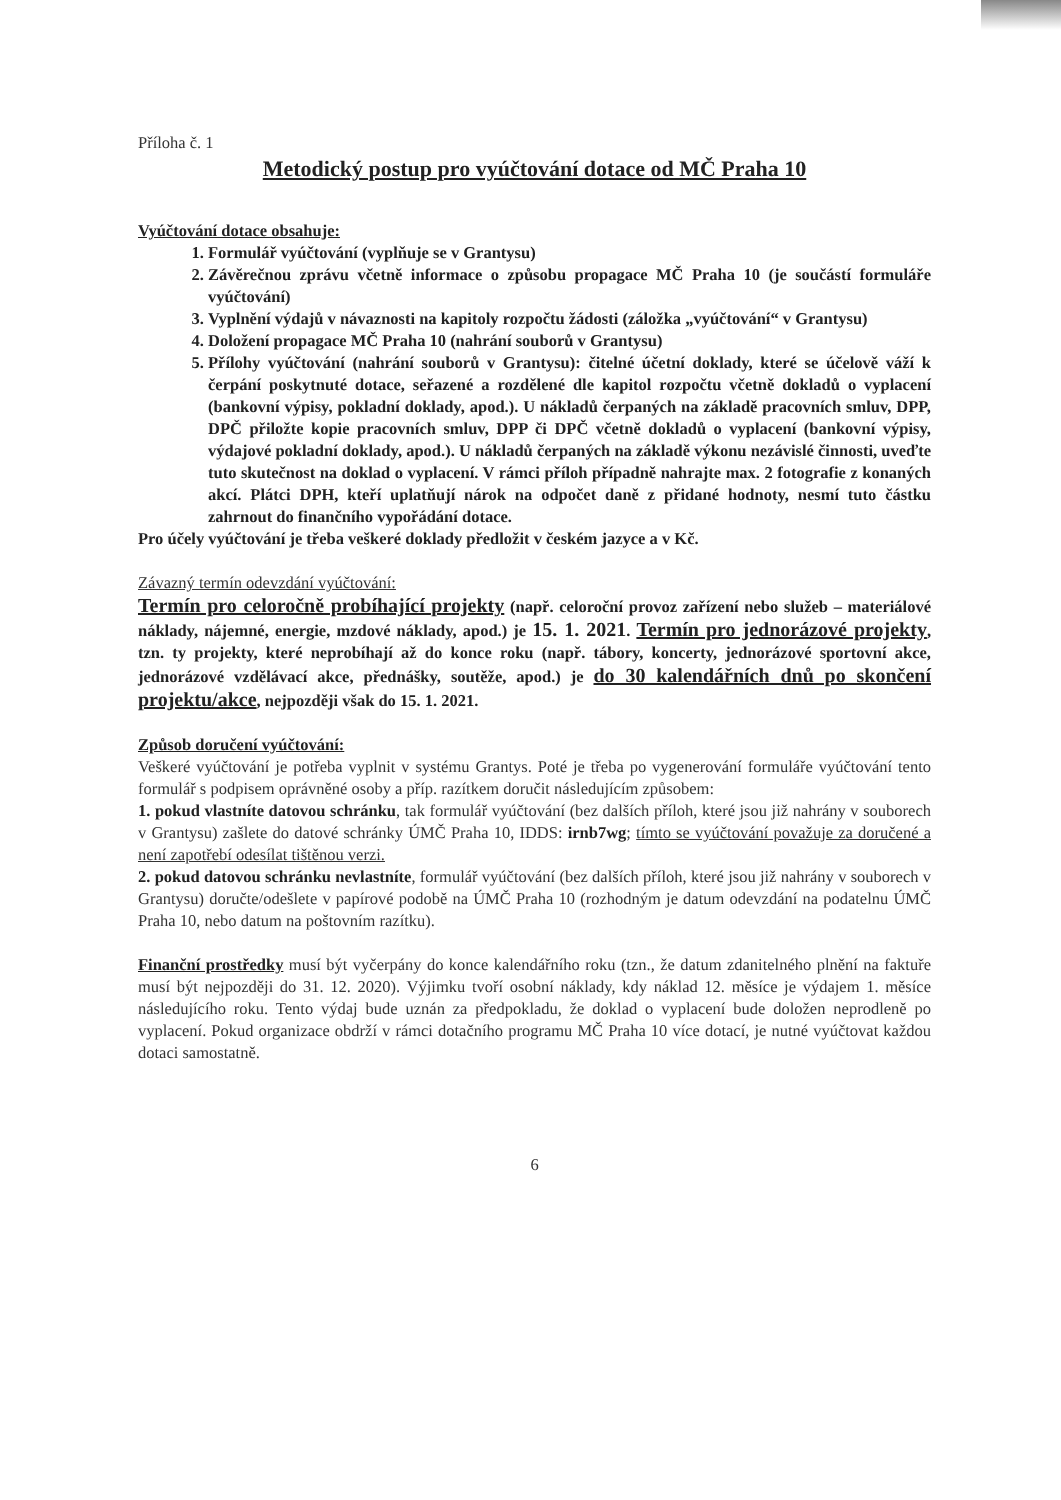Příloha č. 1
Metodický postup pro vyúčtování dotace od MČ Praha 10
Vyúčtování dotace obsahuje:
1. Formulář vyúčtování (vyplňuje se v Grantysu)
2. Závěrečnou zprávu včetně informace o způsobu propagace MČ Praha 10 (je součástí formuláře vyúčtování)
3. Vyplnění výdajů v návaznosti na kapitoly rozpočtu žádosti (záložka „vyúčtování“ v Grantysu)
4. Doložení propagace MČ Praha 10 (nahrání souborů v Grantysu)
5. Přílohy vyúčtování (nahrání souborů v Grantysu): čitelné účetní doklady, které se účelově váží k čerpání poskytnuté dotace, seřazené a rozdělené dle kapitol rozpočtu včetně dokladů o vyplacení (bankovní výpisy, pokladní doklady, apod.). U nákladů čerpaných na základě pracovních smluv, DPP, DPČ přiložte kopie pracovních smluv, DPP či DPČ včetně dokladů o vyplacení (bankovní výpisy, výdajové pokladní doklady, apod.). U nákladů čerpaných na základě výkonu nezávislé činnosti, uveďte tuto skutečnost na doklad o vyplacení. V rámci příloh případně nahrajte max. 2 fotografie z konaných akcí. Plátci DPH, kteří uplatňují nárok na odpočet daně z přidané hodnoty, nesmí tuto částku zahrnout do finančního vypořádání dotace.
Pro účely vyúčtování je třeba veškeré doklady předložit v českém jazyce a v Kč.
Závazný termín odevzdání vyúčtování:
Termín pro celoročně probíhající projekty (např. celoroční provoz zařízení nebo služeb – materiálové náklady, nájemné, energie, mzdové náklady, apod.) je 15. 1. 2021. Termín pro jednorázové projekty, tzn. ty projekty, které neprobíhají až do konce roku (např. tábory, koncerty, jednorázové sportovní akce, jednorázové vzdělávací akce, přednášky, soutěže, apod.) je do 30 kalendářních dnů po skončení projektu/akce, nejpozději však do 15. 1. 2021.
Způsob doručení vyúčtování:
Veškeré vyúčtování je potřeba vyplnit v systému Grantys. Poté je třeba po vygenerování formuláře vyúčtování tento formulář s podpisem oprávněné osoby a příp. razítkem doručit následujícím způsobem:
1. pokud vlastníte datovou schránku, tak formulář vyúčtování (bez dalších příloh, které jsou již nahrány v souborech v Grantysu) zašlete do datové schránky ÚMČ Praha 10, IDDS: irnb7wg; tímto se vyúčtování považuje za doručené a není zapotřebí odesílat tištěnou verzi.
2. pokud datovou schránku nevlastníte, formulář vyúčtování (bez dalších příloh, které jsou již nahrány v souborech v Grantysu) doručte/odešlete v papírové podobě na ÚMČ Praha 10 (rozhodným je datum odevzdání na podatelnu ÚMČ Praha 10, nebo datum na poštovním razítku).
Finanční prostředky musí být vyčerpány do konce kalendářního roku (tzn., že datum zdanitelného plnění na faktuře musí být nejpozději do 31. 12. 2020). Výjimku tvoří osobní náklady, kdy náklad 12. měsíce je výdajem 1. měsíce následujícího roku. Tento výdaj bude uznán za předpokladu, že doklad o vyplacení bude doložen neprodleně po vyplacení. Pokud organizace obdrží v rámci dotačního programu MČ Praha 10 více dotací, je nutné vyúčtovat každou dotaci samostatně.
6